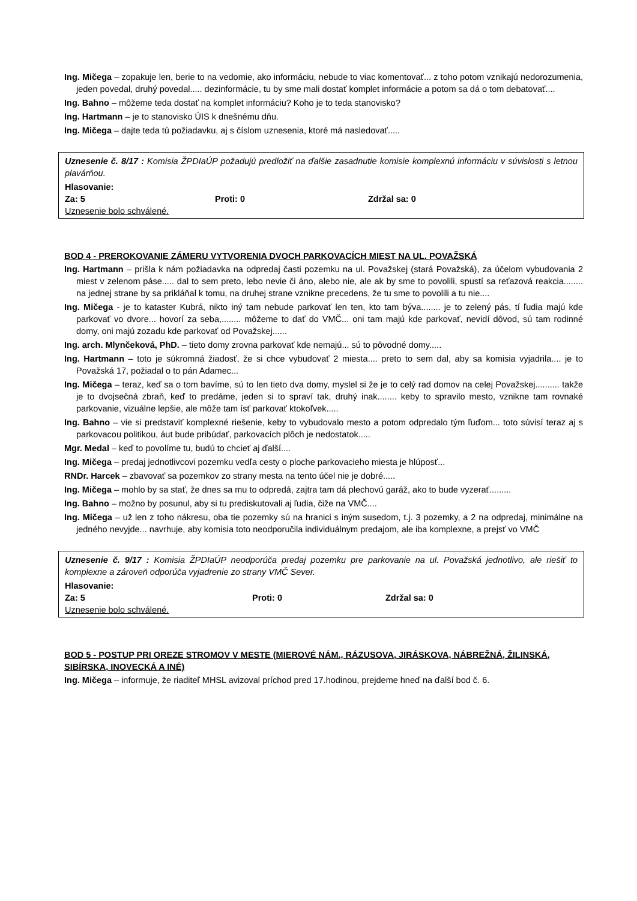Ing. Mičega – zopakuje len, berie to na vedomie, ako informáciu, nebude to viac komentovať... z toho potom vznikajú nedorozumenia, jeden povedal, druhý povedal..... dezinformácie, tu by sme mali dostať komplet informácie a potom sa dá o tom debatovať....
Ing. Bahno – môžeme teda dostať na komplet informáciu? Koho je to teda stanovisko?
Ing. Hartmann – je to stanovisko ÚIS k dnešnému dňu.
Ing. Mičega – dajte teda tú požiadavku, aj s číslom uznesenia, ktoré má nasledovať.....
Uznesenie č. 8/17 : Komisia ŽPDIaÚP požadujú predložiť na ďalšie zasadnutie komisie komplexnú informáciu v súvislosti s letnou plavárňou.
Hlasovanie:
Za: 5 Proti: 0 Zdržal sa: 0
Uznesenie bolo schválené.
BOD 4 - PREROKOVANIE ZÁMERU VYTVORENIA DVOCH PARKOVACÍCH MIEST NA UL. POVAŽSKÁ
Ing. Hartmann – prišla k nám požiadavka na odpredaj časti pozemku na ul. Považskej (stará Považská), za účelom vybudovania 2 miest v zelenom páse..... dal to sem preto, lebo nevie či áno, alebo nie, ale ak by sme to povolili, spustí sa reťazová reakcia........ na jednej strane by sa prikláňal k tomu, na druhej strane vznikne precedens, že tu sme to povolili a tu nie....
Ing. Mičega - je to kataster Kubrá, nikto iný tam nebude parkovať len ten, kto tam býva........ je to zelený pás, tí ľudia majú kde parkovať vo dvore... hovorí za seba,........ môžeme to dať do VMČ... oni tam majú kde parkovať, nevidí dôvod, sú tam rodinné domy, oni majú zozadu kde parkovať od Považskej......
Ing. arch. Mlynčeková, PhD. – tieto domy zrovna parkovať kde nemajú... sú to pôvodné domy.....
Ing. Hartmann – toto je súkromná žiadosť, že si chce vybudovať 2 miesta.... preto to sem dal, aby sa komisia vyjadrila.... je to Považská 17, požiadal o to pán Adamec...
Ing. Mičega – teraz, keď sa o tom bavíme, sú to len tieto dva domy, myslel si že je to celý rad domov na celej Považskej.......... takže je to dvojsečná zbraň, keď to predáme, jeden si to spraví tak, druhý inak........ keby to spravilo mesto, vznikne tam rovnaké parkovanie, vizuálne lepšie, ale môže tam ísť parkovať ktokoľvek.....
Ing. Bahno – vie si predstaviť komplexné riešenie, keby to vybudovalo mesto a potom odpredalo tým ľuďom... toto súvisí teraz aj s parkovacou politikou, áut bude pribúdať, parkovacích plôch je nedostatok.....
Mgr. Medal – keď to povolíme tu, budú to chcieť aj ďalší....
Ing. Mičega – predaj jednotlivcovi pozemku vedľa cesty o ploche parkovacieho miesta je hlúposť...
RNDr. Harcek – zbavovať sa pozemkov zo strany mesta na tento účel nie je dobré.....
Ing. Mičega – mohlo by sa stať, že dnes sa mu to odpredá, zajtra tam dá plechovú garáž, ako to bude vyzerať.........
Ing. Bahno – možno by posunul, aby si tu prediskutovali aj ľudia, čiže na VMČ....
Ing. Mičega – už len z toho nákresu, oba tie pozemky sú na hranici s iným susedom, t.j. 3 pozemky, a 2 na odpredaj, minimálne na jedného nevyjde... navrhuje, aby komisia toto neodporučila individuálnym predajom, ale iba komplexne, a prejsť vo VMČ
Uznesenie č. 9/17 : Komisia ŽPDIaÚP neodporúča predaj pozemku pre parkovanie na ul. Považská jednotlivo, ale riešiť to komplexne a zároveň odporúča vyjadrenie zo strany VMČ Sever.
Hlasovanie:
Za: 5 Proti: 0 Zdržal sa: 0
Uznesenie bolo schválené.
BOD 5 - POSTUP PRI OREZE STROMOV V MESTE (MIEROVÉ NÁM., RÁZUSOVA, JIRÁSKOVA, NÁBREŽNÁ, ŽILINSKÁ, SIBÍRSKA, INOVECKÁ A INÉ)
Ing. Mičega – informuje, že riaditeľ MHSL avizoval príchod pred 17.hodinou, prejdeme hneď na ďalší bod č. 6.